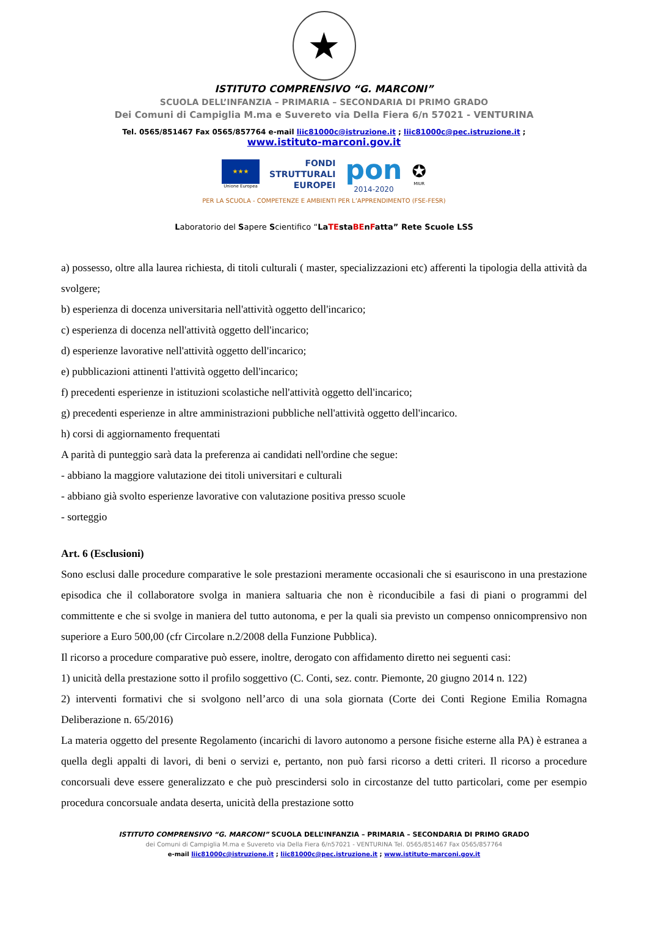★
ISTITUTO COMPRENSIVO “G. MARCONI”
SCUOLA DELL’INFANZIA – PRIMARIA – SECONDARIA DI PRIMO GRADO
Dei Comuni di Campiglia M.ma e Suvereto via Della Fiera 6/n 57021 - VENTURINA
Tel. 0565/851467 Fax 0565/857764 e-mail liic81000c@istruzione.it ; liic81000c@pec.istruzione.it ;
www.istituto-marconi.gov.it
★★★
Unione Europea
FONDI
STRUTTURALI
EUROPEI
pon
2014-2020
✪
MIUR
PER LA SCUOLA - COMPETENZE E AMBIENTI PER L’APPRENDIMENTO (FSE-FESR)
Laboratorio del Sapere Scientifico “LaTEstaBEnFatta” Rete Scuole LSS
a) possesso, oltre alla laurea richiesta, di titoli culturali ( master, specializzazioni etc) afferenti la tipologia della attività da svolgere;
b) esperienza di docenza universitaria nell'attività oggetto dell'incarico;
c) esperienza di docenza nell'attività oggetto dell'incarico;
d) esperienze lavorative nell'attività oggetto dell'incarico;
e) pubblicazioni attinenti l'attività oggetto dell'incarico;
f) precedenti esperienze in istituzioni scolastiche nell'attività oggetto dell'incarico;
g) precedenti esperienze in altre amministrazioni pubbliche nell'attività oggetto dell'incarico.
h) corsi di aggiornamento frequentati
A parità di punteggio sarà data la preferenza ai candidati nell'ordine che segue:
- abbiano la maggiore valutazione dei titoli universitari e culturali
- abbiano già svolto esperienze lavorative con valutazione positiva presso scuole
- sorteggio
Art. 6 (Esclusioni)
Sono esclusi dalle procedure comparative le sole prestazioni meramente occasionali che si esauriscono in una prestazione episodica che il collaboratore svolga in maniera saltuaria che non è riconducibile a fasi di piani o programmi del committente e che si svolge in maniera del tutto autonoma, e per la quali sia previsto un compenso onnicomprensivo non superiore a Euro 500,00 (cfr Circolare n.2/2008 della Funzione Pubblica).
Il ricorso a procedure comparative può essere, inoltre, derogato con affidamento diretto nei seguenti casi:
1) unicità della prestazione sotto il profilo soggettivo (C. Conti, sez. contr. Piemonte, 20 giugno 2014 n. 122)
2) interventi formativi che si svolgono nell’arco di una sola giornata (Corte dei Conti Regione Emilia Romagna Deliberazione n. 65/2016)
La materia oggetto del presente Regolamento (incarichi di lavoro autonomo a persone fisiche esterne alla PA) è estranea a quella degli appalti di lavori, di beni o servizi e, pertanto, non può farsi ricorso a detti criteri. Il ricorso a procedure concorsuali deve essere generalizzato e che può prescindersi solo in circostanze del tutto particolari, come per esempio procedura concorsuale andata deserta, unicità della prestazione sotto
ISTITUTO COMPRENSIVO “G. MARCONI” SCUOLA DELL’INFANZIA – PRIMARIA – SECONDARIA DI PRIMO GRADO
dei Comuni di Campiglia M.ma e Suvereto via Della Fiera 6/n57021 - VENTURINA Tel. 0565/851467 Fax 0565/857764
e-mail liic81000c@istruzione.it ; liic81000c@pec.istruzione.it ; www.istituto-marconi.gov.it